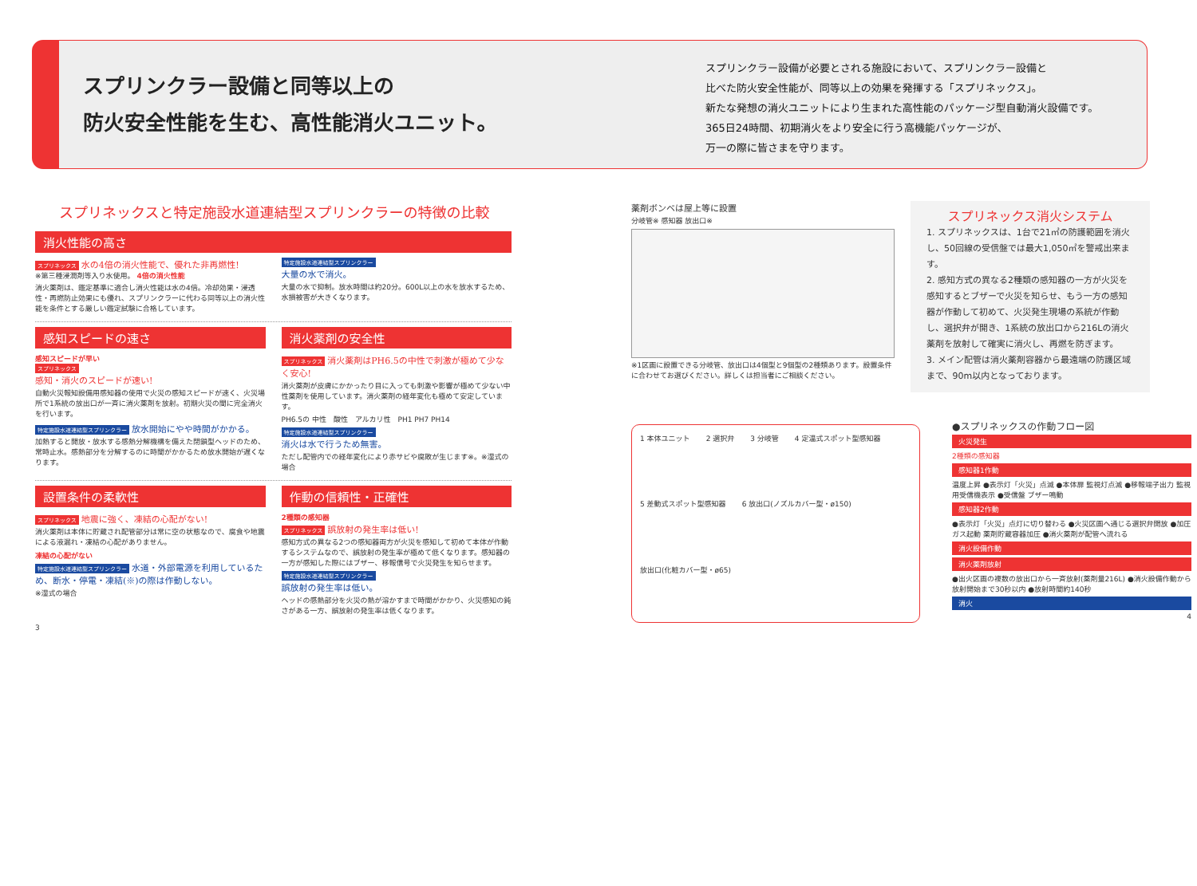スプリンクラー設備と同等以上の
防火安全性能を生む、高性能消火ユニット。
スプリンクラー設備が必要とされる施設において、スプリンクラー設備と
比べた防火安全性能が、同等以上の効果を発揮する「スプリネックス」。
新たな発想の消火ユニットにより生まれた高性能のパッケージ型自動消火設備です。
365日24時間、初期消火をより安全に行う高機能パッケージが、
万一の際に皆さまを守ります。
スプリネックスと特定施設水道連結型スプリンクラーの特徴の比較
消火性能の高さ
スプリネックス 水の4倍の消火性能で、優れた非再燃性!
※第三種浸潤剤等入り水使用。 4倍の消火性能
消火薬剤は、鑑定基準に適合し消火性能は水の4倍。冷却効果・浸透性・再燃防止効果にも優れ、スプリンクラーに代わる同等以上の消火性能を条件とする厳しい鑑定試験に合格しています。
特定施設水道連結型スプリンクラー
大量の水で消火。
大量の水で抑制。放水時間は約20分。600L以上の水を放水するため、水損被害が大きくなります。
感知スピードの速さ
感知スピードが早い
スプリネックス
感知・消火のスピードが速い!
自動火災報知設備用感知器の使用で火災の感知スピードが速く、火災場所で1系統の放出口が一斉に消火薬剤を放射。初期火災の間に完全消火を行います。
特定施設水道連結型スプリンクラー 放水開始にやや時間がかかる。
加熱すると開放・放水する感熱分解機構を備えた閉鎖型ヘッドのため、常時止水。感熱部分を分解するのに時間がかかるため放水開始が遅くなります。
消火薬剤の安全性
スプリネックス 消火薬剤はPH6.5の中性で刺激が極めて少なく安心!
消火薬剤が皮膚にかかったり目に入っても刺激や影響が極めて少ない中性薬剤を使用しています。消火薬剤の経年変化も極めて安定しています。
PH6.5の 中性　酸性　アルカリ性　PH1 PH7 PH14
特定施設水道連結型スプリンクラー
消火は水で行うため無害。
ただし配管内での経年変化により赤サビや腐敗が生じます※。※湿式の場合
設置条件の柔軟性
スプリネックス 地震に強く、凍結の心配がない!
消火薬剤は本体に貯蔵され配管部分は常に空の状態なので、腐食や地震による液漏れ・凍結の心配がありません。
凍結の心配がない
特定施設水道連結型スプリンクラー 水道・外部電源を利用しているため、断水・停電・凍結(※)の際は作動しない。
※湿式の場合
作動の信頼性・正確性
2種類の感知器
スプリネックス 誤放射の発生率は低い!
感知方式の異なる2つの感知器両方が火災を感知して初めて本体が作動するシステムなので、誤放射の発生率が極めて低くなります。感知器の一方が感知した際にはブザー、移報信号で火災発生を知らせます。
特定施設水道連結型スプリンクラー
誤放射の発生率は低い。
ヘッドの感熱部分を火災の熱が溶かすまで時間がかかり、火災感知の鈍さがある一方、誤放射の発生率は低くなります。
3
薬剤ボンベは屋上等に設置
分岐管※ 感知器 放出口※
※1区画に設置できる分岐管、放出口は4個型と9個型の2種類あります。設置条件に合わせてお選びください。詳しくは担当者にご相談ください。
スプリネックス消火システム
1. スプリネックスは、1台で21㎡の防護範囲を消火し、50回線の受信盤では最大1,050㎡を警戒出来ます。
2. 感知方式の異なる2種類の感知器の一方が火災を感知するとブザーで火災を知らせ、もう一方の感知器が作動して初めて、火災発生現場の系統が作動し、選択弁が開き、1系統の放出口から216Lの消火薬剤を放射して確実に消火し、再燃を防ぎます。
3. メイン配管は消火薬剤容器から最遠端の防護区域まで、90m以内となっております。
1 本体ユニット 2 選択弁 3 分岐管 4 定温式スポット型感知器 5 差動式スポット型感知器 6 放出口(ノズルカバー型・ø150) 放出口(化粧カバー型・ø65)
●スプリネックスの作動フロー図
火災発生
2種類の感知器
感知器1作動
温度上昇 ●表示灯「火災」点滅 ●本体扉 監視灯点滅 ●移報端子出力 監視用受信機表示 ●受信盤 ブザー鳴動
感知器2作動
●表示灯「火災」点灯に切り替わる ●火災区画へ通じる選択弁開放 ●加圧ガス起動 薬剤貯蔵容器加圧 ●消火薬剤が配管へ流れる
消火設備作動
消火薬剤放射
●出火区画の複数の放出口から一斉放射(薬剤量216L) ●消火設備作動から放射開始まで30秒以内 ●放射時間約140秒
消火
4